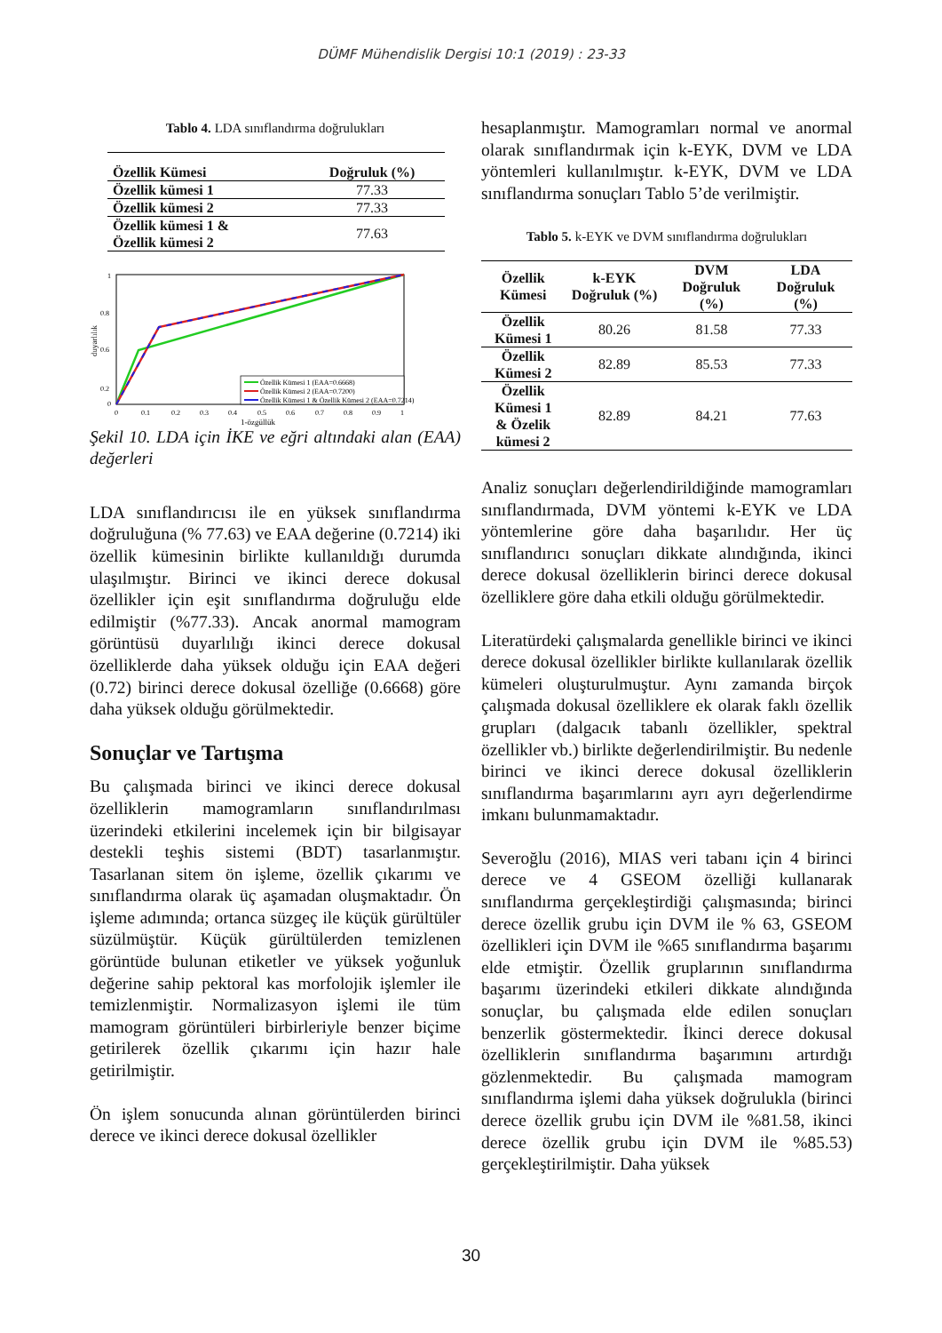DÜMF Mühendislik Dergisi 10:1 (2019) : 23-33
Tablo 4. LDA sınıflandırma doğrulukları
| Özellik Kümesi | Doğruluk (%) |
| --- | --- |
| Özellik kümesi 1 | 77.33 |
| Özellik kümesi 2 | 77.33 |
| Özellik kümesi 1 & Özellik kümesi 2 | 77.63 |
duyarlılık
1
0.8
0.6
0.2
0
0
0.1
0.2
0.3
0.4
0.5
0.6
0.7
0.8
0.9
1
1-özgüllük
Özellik Kümesi 1 (EAA=0.6668)
Özellik Kümesi 2 (EAA=0.7200)
Özellik Kümesi 1 & Özellik Kümesi 2 (EAA=0.7214)
Şekil 10. LDA için İKE ve eğri altındaki alan (EAA) değerleri
LDA sınıflandırıcısı ile en yüksek sınıflandırma doğruluğuna (% 77.63) ve EAA değerine (0.7214) iki özellik kümesinin birlikte kullanıldığı durumda ulaşılmıştır. Birinci ve ikinci derece dokusal özellikler için eşit sınıflandırma doğruluğu elde edilmiştir (%77.33). Ancak anormal mamogram görüntüsü duyarlılığı ikinci derece dokusal özelliklerde daha yüksek olduğu için EAA değeri (0.72) birinci derece dokusal özelliğe (0.6668) göre daha yüksek olduğu görülmektedir.
Sonuçlar ve Tartışma
Bu çalışmada birinci ve ikinci derece dokusal özelliklerin mamogramların sınıflandırılması üzerindeki etkilerini incelemek için bir bilgisayar destekli teşhis sistemi (BDT) tasarlanmıştır. Tasarlanan sitem ön işleme, özellik çıkarımı ve sınıflandırma olarak üç aşamadan oluşmaktadır. Ön işleme adımında; ortanca süzgeç ile küçük gürültüler süzülmüştür. Küçük gürültülerden temizlenen görüntüde bulunan etiketler ve yüksek yoğunluk değerine sahip pektoral kas morfolojik işlemler ile temizlenmiştir. Normalizasyon işlemi ile tüm mamogram görüntüleri birbirleriyle benzer biçime getirilerek özellik çıkarımı için hazır hale getirilmiştir.
Ön işlem sonucunda alınan görüntülerden birinci derece ve ikinci derece dokusal özellikler
hesaplanmıştır. Mamogramları normal ve anormal olarak sınıflandırmak için k-EYK, DVM ve LDA yöntemleri kullanılmıştır. k-EYK, DVM ve LDA sınıflandırma sonuçları Tablo 5’de verilmiştir.
Tablo 5. k-EYK ve DVM sınıflandırma doğrulukları
| Özellik Kümesi | k-EYK Doğruluk (%) | DVM Doğruluk (%) | LDA Doğruluk (%) |
| --- | --- | --- | --- |
| Özellik Kümesi 1 | 80.26 | 81.58 | 77.33 |
| Özellik Kümesi 2 | 82.89 | 85.53 | 77.33 |
| Özellik Kümesi 1 & Özelik kümesi 2 | 82.89 | 84.21 | 77.63 |
Analiz sonuçları değerlendirildiğinde mamogramları sınıflandırmada, DVM yöntemi k-EYK ve LDA yöntemlerine göre daha başarılıdır. Her üç sınıflandırıcı sonuçları dikkate alındığında, ikinci derece dokusal özelliklerin birinci derece dokusal özelliklere göre daha etkili olduğu görülmektedir.
Literatürdeki çalışmalarda genellikle birinci ve ikinci derece dokusal özellikler birlikte kullanılarak özellik kümeleri oluşturulmuştur. Aynı zamanda birçok çalışmada dokusal özelliklere ek olarak faklı özellik grupları (dalgacık tabanlı özellikler, spektral özellikler vb.) birlikte değerlendirilmiştir. Bu nedenle birinci ve ikinci derece dokusal özelliklerin sınıflandırma başarımlarını ayrı ayrı değerlendirme imkanı bulunmamaktadır.
Severoğlu (2016), MIAS veri tabanı için 4 birinci derece ve 4 GSEOM özelliği kullanarak sınıflandırma gerçekleştirdiği çalışmasında; birinci derece özellik grubu için DVM ile % 63, GSEOM özellikleri için DVM ile %65 sınıflandırma başarımı elde etmiştir. Özellik gruplarının sınıflandırma başarımı üzerindeki etkileri dikkate alındığında sonuçlar, bu çalışmada elde edilen sonuçları benzerlik göstermektedir. İkinci derece dokusal özelliklerin sınıflandırma başarımını artırdığı gözlenmektedir. Bu çalışmada mamogram sınıflandırma işlemi daha yüksek doğrulukla (birinci derece özellik grubu için DVM ile %81.58, ikinci derece özellik grubu için DVM ile %85.53) gerçekleştirilmiştir. Daha yüksek
30